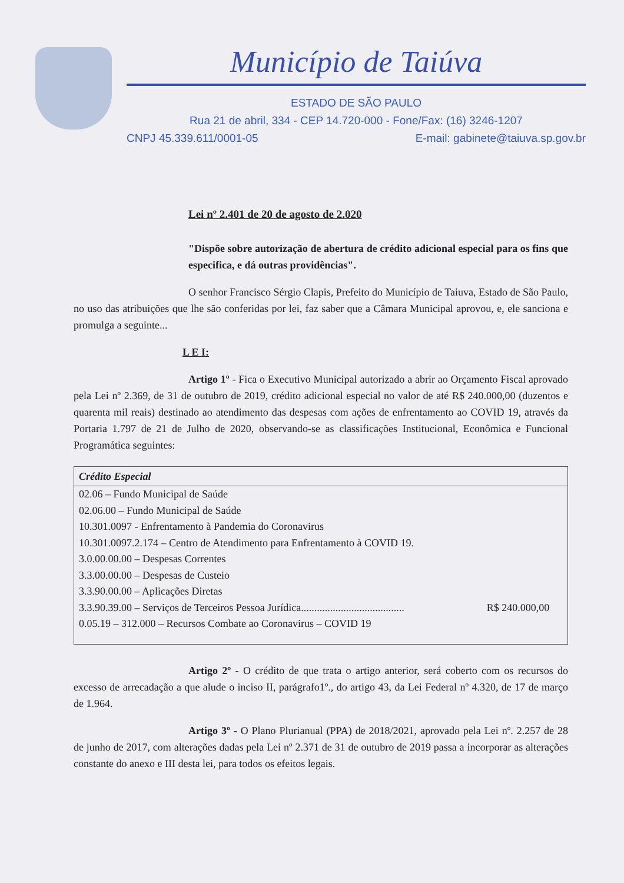Município de Taiúva
ESTADO DE SÃO PAULO
Rua 21 de abril, 334 - CEP 14.720-000 - Fone/Fax: (16) 3246-1207
CNPJ 45.339.611/0001-05 E-mail: gabinete@taiuva.sp.gov.br
Lei nº 2.401 de 20 de agosto de 2.020
"Dispõe sobre autorização de abertura de crédito adicional especial para os fins que especifica, e dá outras providências".
O senhor Francisco Sérgio Clapis, Prefeito do Município de Taiuva, Estado de São Paulo, no uso das atribuições que lhe são conferidas por lei, faz saber que a Câmara Municipal aprovou, e, ele sanciona e promulga a seguinte...
L E I:
Artigo 1º - Fica o Executivo Municipal autorizado a abrir ao Orçamento Fiscal aprovado pela Lei nº 2.369, de 31 de outubro de 2019, crédito adicional especial no valor de até R$ 240.000,00 (duzentos e quarenta mil reais) destinado ao atendimento das despesas com ações de enfrentamento ao COVID 19, através da Portaria 1.797 de 21 de Julho de 2020, observando-se as classificações Institucional, Econômica e Funcional Programática seguintes:
| Crédito Especial | |
| --- | --- |
| 02.06 – Fundo Municipal de Saúde | |
| 02.06.00 – Fundo Municipal de Saúde | |
| 10.301.0097 - Enfrentamento à Pandemia do Coronavirus | |
| 10.301.0097.2.174 – Centro de Atendimento para Enfrentamento à COVID 19. | |
| 3.0.00.00.00 – Despesas Correntes | |
| 3.3.00.00.00 – Despesas de Custeio | |
| 3.3.90.00.00 – Aplicações Diretas | |
| 3.3.90.39.00 – Serviços de Terceiros Pessoa Jurídica....................................... | R$ 240.000,00 |
| 0.05.19 – 312.000 – Recursos Combate ao Coronavirus – COVID 19 | |
Artigo 2º - O crédito de que trata o artigo anterior, será coberto com os recursos do excesso de arrecadação a que alude o inciso II, parágrafo1º., do artigo 43, da Lei Federal nº 4.320, de 17 de março de 1.964.
Artigo 3º - O Plano Plurianual (PPA) de 2018/2021, aprovado pela Lei nº. 2.257 de 28 de junho de 2017, com alterações dadas pela Lei nº 2.371 de 31 de outubro de 2019 passa a incorporar as alterações constante do anexo e III desta lei, para todos os efeitos legais.